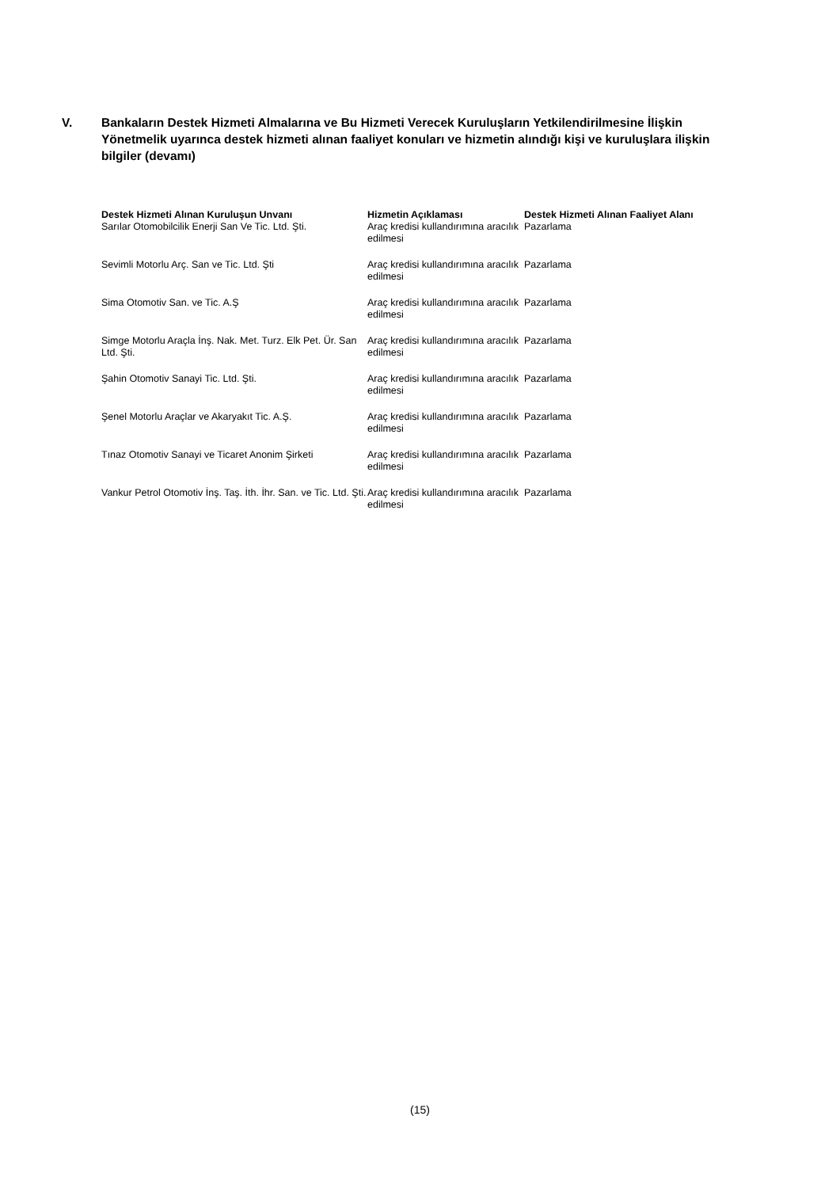V. Bankaların Destek Hizmeti Almalarına ve Bu Hizmeti Verecek Kuruluşların Yetkilendirilmesine İlişkin Yönetmelik uyarınca destek hizmeti alınan faaliyet konuları ve hizmetin alındığı kişi ve kuruluşlara ilişkin bilgiler (devamı)
| Destek Hizmeti Alınan Kuruluşun Unvanı | Hizmetin Açıklaması | Destek Hizmeti Alınan Faaliyet Alanı |
| --- | --- | --- |
| Sarılar Otomobilcilik Enerji San Ve Tic. Ltd. Şti. | Araç kredisi kullandırımına aracılık edilmesi | Pazarlama |
| Sevimli Motorlu Arç. San ve Tic. Ltd. Şti | Araç kredisi kullandırımına aracılık edilmesi | Pazarlama |
| Sima Otomotiv San. ve Tic. A.Ş | Araç kredisi kullandırımına aracılık edilmesi | Pazarlama |
| Simge Motorlu Araçla İnş. Nak. Met. Turz. Elk Pet. Ür. San Ltd. Şti. | Araç kredisi kullandırımına aracılık edilmesi | Pazarlama |
| Şahin Otomotiv Sanayi Tic. Ltd. Şti. | Araç kredisi kullandırımına aracılık edilmesi | Pazarlama |
| Şenel Motorlu Araçlar ve Akaryakıt Tic. A.Ş. | Araç kredisi kullandırımına aracılık edilmesi | Pazarlama |
| Tınaz Otomotiv Sanayi ve Ticaret Anonim Şirketi | Araç kredisi kullandırımına aracılık edilmesi | Pazarlama |
| Vankur Petrol Otomotiv İnş. Taş. İth. İhr. San. ve Tic. Ltd. Şti. | Araç kredisi kullandırımına aracılık edilmesi | Pazarlama |
(15)